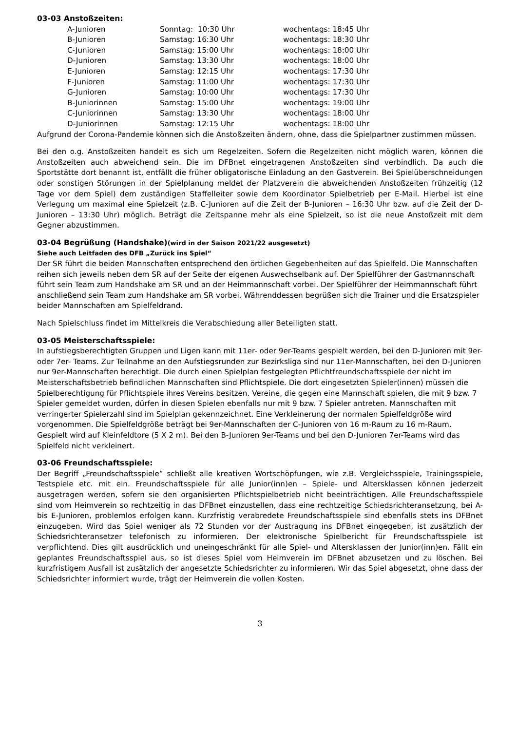03-03 Anstoßzeiten:
| A-Junioren | Sonntag: 10:30 Uhr | wochentags: 18:45 Uhr |
| B-Junioren | Samstag: 16:30 Uhr | wochentags: 18:30 Uhr |
| C-Junioren | Samstag: 15:00 Uhr | wochentags: 18:00 Uhr |
| D-Junioren | Samstag: 13:30 Uhr | wochentags: 18:00 Uhr |
| E-Junioren | Samstag: 12:15 Uhr | wochentags: 17:30 Uhr |
| F-Junioren | Samstag: 11:00 Uhr | wochentags: 17:30 Uhr |
| G-Junioren | Samstag: 10:00 Uhr | wochentags: 17:30 Uhr |
| B-Juniorinnen | Samstag: 15:00 Uhr | wochentags: 19:00 Uhr |
| C-Juniorinnen | Samstag: 13:30 Uhr | wochentags: 18:00 Uhr |
| D-Juniorinnen | Samstag: 12:15 Uhr | wochentags: 18:00 Uhr |
Aufgrund der Corona-Pandemie können sich die Anstoßzeiten ändern, ohne, dass die Spielpartner zustimmen müssen.
Bei den o.g. Anstoßzeiten handelt es sich um Regelzeiten. Sofern die Regelzeiten nicht möglich waren, können die Anstoßzeiten auch abweichend sein. Die im DFBnet eingetragenen Anstoßzeiten sind verbindlich. Da auch die Sportstätte dort benannt ist, entfällt die früher obligatorische Einladung an den Gastverein. Bei Spielüberschneidungen oder sonstigen Störungen in der Spielplanung meldet der Platzverein die abweichenden Anstoßzeiten frühzeitig (12 Tage vor dem Spiel) dem zuständigen Staffelleiter sowie dem Koordinator Spielbetrieb per E-Mail. Hierbei ist eine Verlegung um maximal eine Spielzeit (z.B. C-Junioren auf die Zeit der B-Junioren – 16:30 Uhr bzw. auf die Zeit der D-Junioren – 13:30 Uhr) möglich. Beträgt die Zeitspanne mehr als eine Spielzeit, so ist die neue Anstoßzeit mit dem Gegner abzustimmen.
03-04 Begrüßung (Handshake)(wird in der Saison 2021/22 ausgesetzt)
Siehe auch Leitfaden des DFB „Zurück ins Spiel“
Der SR führt die beiden Mannschaften entsprechend den örtlichen Gegebenheiten auf das Spielfeld. Die Mannschaften reihen sich jeweils neben dem SR auf der Seite der eigenen Auswechselbank auf. Der Spielführer der Gastmannschaft führt sein Team zum Handshake am SR und an der Heimmannschaft vorbei. Der Spielführer der Heimmannschaft führt anschließend sein Team zum Handshake am SR vorbei. Währenddessen begrüßen sich die Trainer und die Ersatzspieler beider Mannschaften am Spielfeldrand.
Nach Spielschluss findet im Mittelkreis die Verabschiedung aller Beteiligten statt.
03-05 Meisterschaftsspiele:
In aufstiegsberechtigten Gruppen und Ligen kann mit 11er- oder 9er-Teams gespielt werden, bei den D-Junioren mit 9er- oder 7er- Teams. Zur Teilnahme an den Aufstiegsrunden zur Bezirksliga sind nur 11er-Mannschaften, bei den D-Junioren nur 9er-Mannschaften berechtigt. Die durch einen Spielplan festgelegten Pflichtfreundschaftsspiele der nicht im Meisterschaftsbetrieb befindlichen Mannschaften sind Pflichtspiele. Die dort eingesetzten Spieler(innen) müssen die Spielberechtigung für Pflichtspiele ihres Vereins besitzen. Vereine, die gegen eine Mannschaft spielen, die mit 9 bzw. 7 Spieler gemeldet wurden, dürfen in diesen Spielen ebenfalls nur mit 9 bzw. 7 Spieler antreten. Mannschaften mit verringerter Spielerzahl sind im Spielplan gekennzeichnet. Eine Verkleinerung der normalen Spielfeldgröße wird vorgenommen. Die Spielfeldgröße beträgt bei 9er-Mannschaften der C-Junioren von 16 m-Raum zu 16 m-Raum. Gespielt wird auf Kleinfeldtore (5 X 2 m). Bei den B-Junioren 9er-Teams und bei den D-Junioren 7er-Teams wird das Spielfeld nicht verkleinert.
03-06 Freundschaftsspiele:
Der Begriff „Freundschaftsspiele“ schließt alle kreativen Wortschöpfungen, wie z.B. Vergleichsspiele, Trainingsspiele, Testspiele etc. mit ein. Freundschaftsspiele für alle Junior(inn)en – Spiele- und Altersklassen können jederzeit ausgetragen werden, sofern sie den organisierten Pflichtspielbetrieb nicht beeinträchtigen. Alle Freundschaftsspiele sind vom Heimverein so rechtzeitig in das DFBnet einzustellen, dass eine rechtzeitige Schiedsrichteransetzung, bei A- bis E-Junioren, problemlos erfolgen kann. Kurzfristig verabredete Freundschaftsspiele sind ebenfalls stets ins DFBnet einzugeben. Wird das Spiel weniger als 72 Stunden vor der Austragung ins DFBnet eingegeben, ist zusätzlich der Schiedsrichteransetzer telefonisch zu informieren. Der elektronische Spielbericht für Freundschaftsspiele ist verpflichtend. Dies gilt ausdrücklich und uneingeschränkt für alle Spiel- und Altersklassen der Junior(inn)en. Fällt ein geplantes Freundschaftsspiel aus, so ist dieses Spiel vom Heimverein im DFBnet abzusetzen und zu löschen. Bei kurzfristigem Ausfall ist zusätzlich der angesetzte Schiedsrichter zu informieren. Wir das Spiel abgesetzt, ohne dass der Schiedsrichter informiert wurde, trägt der Heimverein die vollen Kosten.
3